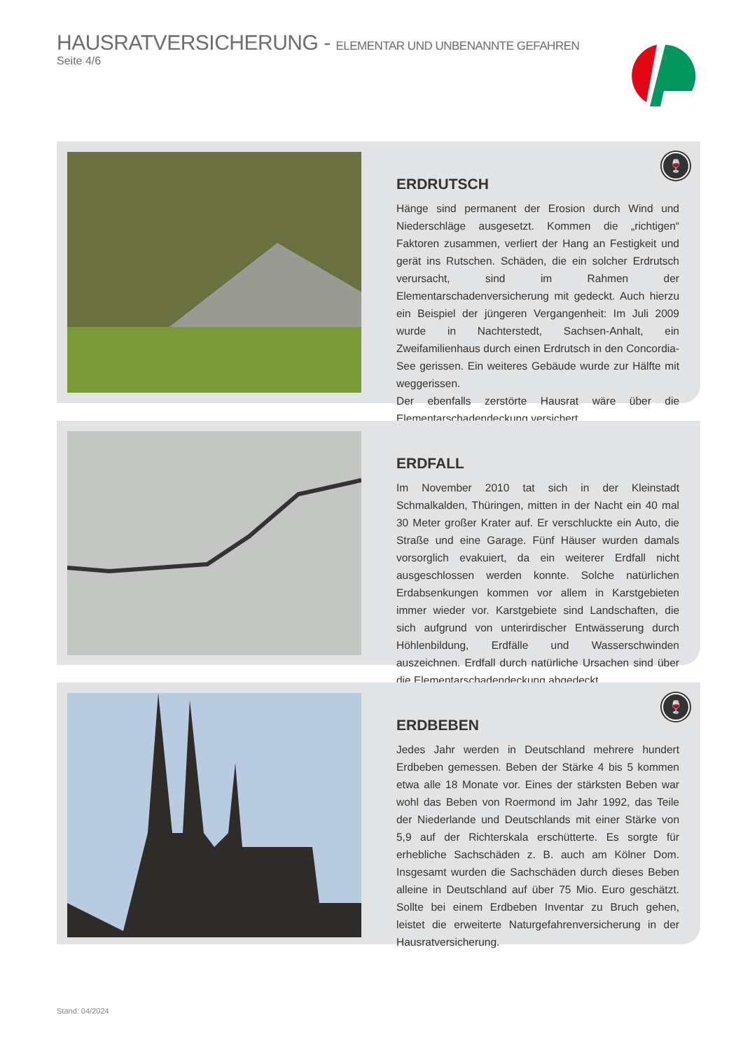HAUSRATVERSICHERUNG - ELEMENTAR UND UNBENANNTE GEFAHREN
Seite 4/6
🍷
ERDRUTSCH
Hänge sind permanent der Erosion durch Wind und Niederschläge ausgesetzt. Kommen die „richtigen“ Faktoren zusammen, verliert der Hang an Festigkeit und gerät ins Rutschen. Schäden, die ein solcher Erdrutsch verursacht, sind im Rahmen der Elementarschadenversicherung mit gedeckt. Auch hierzu ein Beispiel der jüngeren Vergangenheit: Im Juli 2009 wurde in Nachterstedt, Sachsen-Anhalt, ein Zweifamilienhaus durch einen Erdrutsch in den Concordia-See gerissen. Ein weiteres Gebäude wurde zur Hälfte mit weggerissen.
Der ebenfalls zerstörte Hausrat wäre über die Elementarschadendeckung versichert.
ERDFALL
Im November 2010 tat sich in der Kleinstadt Schmalkalden, Thüringen, mitten in der Nacht ein 40 mal 30 Meter großer Krater auf. Er verschluckte ein Auto, die Straße und eine Garage. Fünf Häuser wurden damals vorsorglich evakuiert, da ein weiterer Erdfall nicht ausgeschlossen werden konnte. Solche natürlichen Erdabsenkungen kommen vor allem in Karstgebieten immer wieder vor. Karstgebiete sind Landschaften, die sich aufgrund von unterirdischer Entwässerung durch Höhlenbildung, Erdfälle und Wasserschwinden auszeichnen. Erdfall durch natürliche Ursachen sind über die Elementarschadendeckung abgedeckt.
🍷
ERDBEBEN
Jedes Jahr werden in Deutschland mehrere hundert Erdbeben gemessen. Beben der Stärke 4 bis 5 kommen etwa alle 18 Monate vor. Eines der stärksten Beben war wohl das Beben von Roermond im Jahr 1992, das Teile der Niederlande und Deutschlands mit einer Stärke von 5,9 auf der Richterskala erschütterte. Es sorgte für erhebliche Sachschäden z. B. auch am Kölner Dom. Insgesamt wurden die Sachschäden durch dieses Beben alleine in Deutschland auf über 75 Mio. Euro geschätzt. Sollte bei einem Erdbeben Inventar zu Bruch gehen, leistet die erweiterte Naturgefahrenversicherung in der Hausratversicherung.
Stand: 04/2024